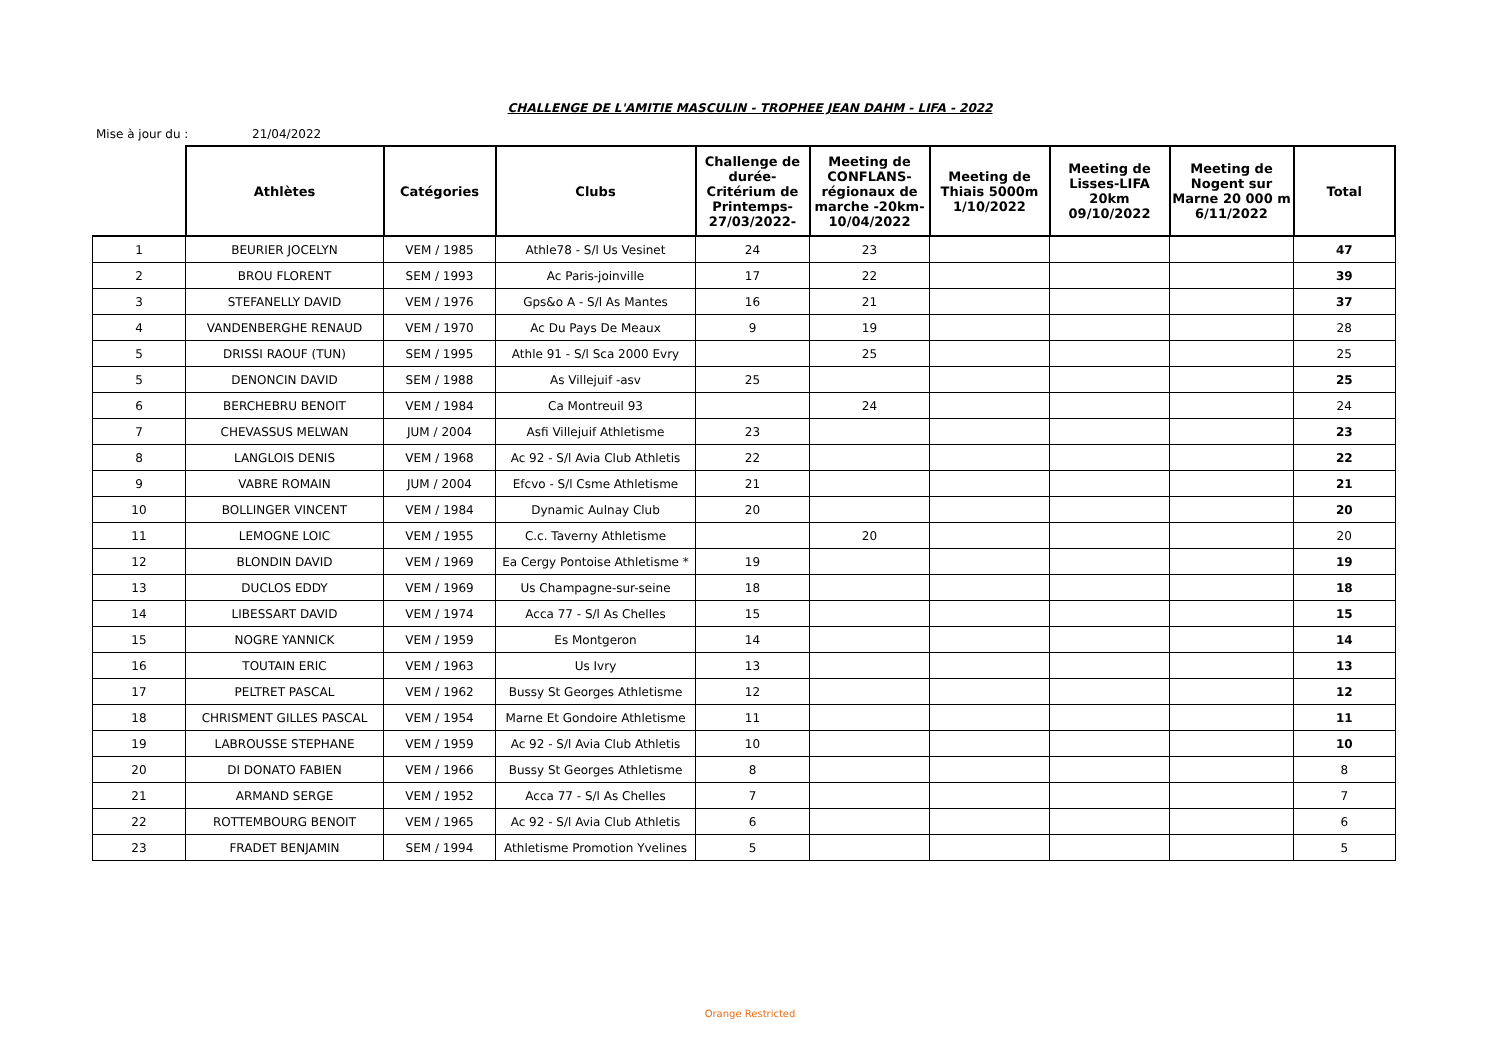CHALLENGE DE L'AMITIE MASCULIN - TROPHEE JEAN DAHM - LIFA - 2022
Mise à jour du : 21/04/2022
| | Athlètes | Catégories | Clubs | Challenge de durée-Critérium de Printemps-27/03/2022- | Meeting de CONFLANS-régionaux de marche -20km-10/04/2022 | Meeting de Thiais 5000m 1/10/2022 | Meeting de Lisses-LIFA 20km 09/10/2022 | Meeting de Nogent sur Marne 20 000 m 6/11/2022 | Total |
| --- | --- | --- | --- | --- | --- | --- | --- | --- | --- |
| 1 | BEURIER JOCELYN | VEM / 1985 | Athle78 - S/l Us Vesinet | 24 | 23 | | | | 47 |
| 2 | BROU FLORENT | SEM / 1993 | Ac Paris-joinville | 17 | 22 | | | | 39 |
| 3 | STEFANELLY DAVID | VEM / 1976 | Gps&o A - S/l As Mantes | 16 | 21 | | | | 37 |
| 4 | VANDENBERGHE RENAUD | VEM / 1970 | Ac Du Pays De Meaux | 9 | 19 | | | | 28 |
| 5 | DRISSI RAOUF (TUN) | SEM / 1995 | Athle 91 - S/l Sca 2000 Evry | | 25 | | | | 25 |
| 5 | DENONCIN DAVID | SEM / 1988 | As Villejuif -asv | 25 | | | | | 25 |
| 6 | BERCHEBRU BENOIT | VEM / 1984 | Ca Montreuil 93 | | 24 | | | | 24 |
| 7 | CHEVASSUS MELWAN | JUM / 2004 | Asfi Villejuif Athletisme | 23 | | | | | 23 |
| 8 | LANGLOIS DENIS | VEM / 1968 | Ac 92 - S/l Avia Club Athletis | 22 | | | | | 22 |
| 9 | VABRE ROMAIN | JUM / 2004 | Efcvo - S/l Csme Athletisme | 21 | | | | | 21 |
| 10 | BOLLINGER VINCENT | VEM / 1984 | Dynamic Aulnay Club | 20 | | | | | 20 |
| 11 | LEMOGNE LOIC | VEM / 1955 | C.c. Taverny Athletisme | | 20 | | | | 20 |
| 12 | BLONDIN DAVID | VEM / 1969 | Ea Cergy Pontoise Athletisme * | 19 | | | | | 19 |
| 13 | DUCLOS EDDY | VEM / 1969 | Us Champagne-sur-seine | 18 | | | | | 18 |
| 14 | LIBESSART DAVID | VEM / 1974 | Acca 77 - S/l As Chelles | 15 | | | | | 15 |
| 15 | NOGRE YANNICK | VEM / 1959 | Es Montgeron | 14 | | | | | 14 |
| 16 | TOUTAIN ERIC | VEM / 1963 | Us Ivry | 13 | | | | | 13 |
| 17 | PELTRET PASCAL | VEM / 1962 | Bussy St Georges Athletisme | 12 | | | | | 12 |
| 18 | CHRISMENT GILLES PASCAL | VEM / 1954 | Marne Et Gondoire Athletisme | 11 | | | | | 11 |
| 19 | LABROUSSE STEPHANE | VEM / 1959 | Ac 92 - S/l Avia Club Athletis | 10 | | | | | 10 |
| 20 | DI DONATO FABIEN | VEM / 1966 | Bussy St Georges Athletisme | 8 | | | | | 8 |
| 21 | ARMAND SERGE | VEM / 1952 | Acca 77 - S/l As Chelles | 7 | | | | | 7 |
| 22 | ROTTEMBOURG BENOIT | VEM / 1965 | Ac 92 - S/l Avia Club Athletis | 6 | | | | | 6 |
| 23 | FRADET BENJAMIN | SEM / 1994 | Athletisme Promotion Yvelines | 5 | | | | | 5 |
Orange Restricted